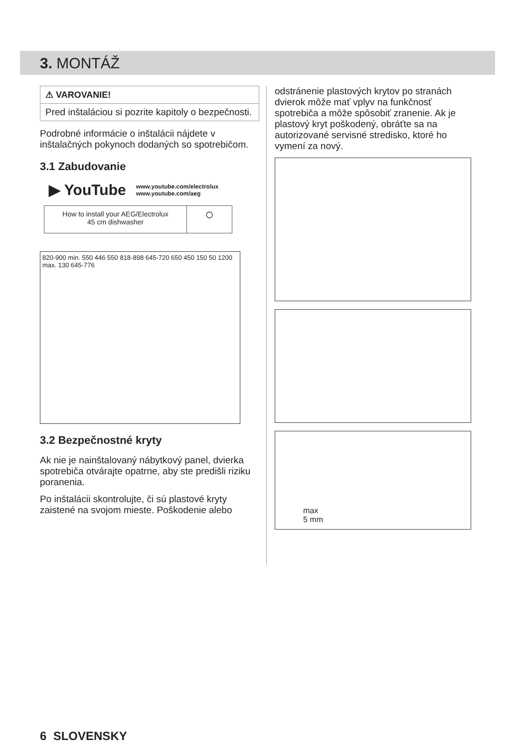3. MONTÁŽ
⚠ VAROVANIE!
Pred inštaláciou si pozrite kapitoly o bezpečnosti.
Podrobné informácie o inštalácii nájdete v inštalačných pokynoch dodaných so spotrebičom.
3.1 Zabudovanie
▶ YouTube www.youtube.com/electrolux
www.youtube.com/aeg
How to install your AEG/Electrolux
45 cm dishwasher
○
820-900 min. 550 446 550 818-898 645-720 650 450 150 50 1200 max. 130 645-776
3.2 Bezpečnostné kryty
Ak nie je nainštalovaný nábytkový panel, dvierka spotrebiča otvárajte opatrne, aby ste predišli riziku poranenia.
Po inštalácii skontrolujte, či sú plastové kryty zaistené na svojom mieste. Poškodenie alebo
odstránenie plastových krytov po stranách dvierok môže mať vplyv na funkčnosť spotrebiča a môže spôsobiť zranenie. Ak je plastový kryt poškodený, obráťte sa na autorizované servisné stredisko, ktoré ho vymení za nový.
max
5 mm
6 SLOVENSKY